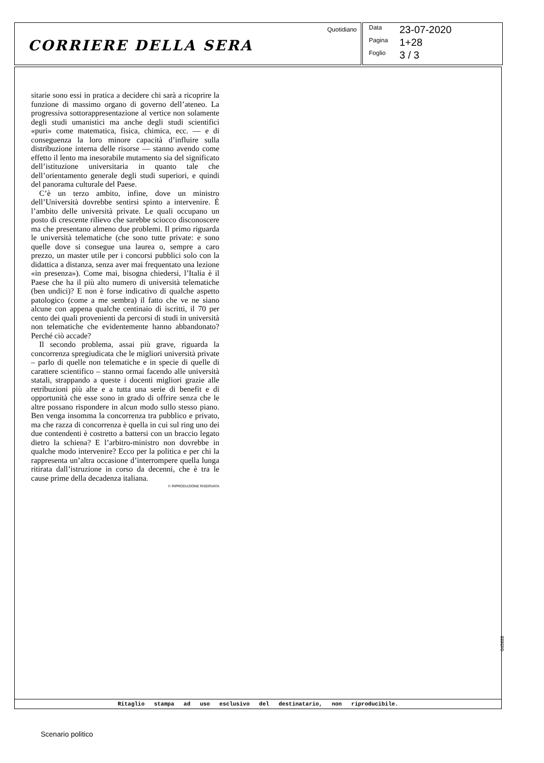CORRIERE DELLA SERA
Quotidiano
Data 23-07-2020
Pagina 1+28
Foglio 3 / 3
sitarie sono essi in pratica a decidere chi sarà a ricoprire la funzione di massimo organo di governo dell’ateneo. La progressiva sottorappresentazione al vertice non solamente degli studi umanistici ma anche degli studi scientifici «puri» come matematica, fisica, chimica, ecc. — e di conseguenza la loro minore capacità d’influire sulla distribuzione interna delle risorse — stanno avendo come effetto il lento ma inesorabile mutamento sia del significato dell’istituzione universitaria in quanto tale che dell’orientamento generale degli studi superiori, e quindi del panorama culturale del Paese.
C’è un terzo ambito, infine, dove un ministro dell’Università dovrebbe sentirsi spinto a intervenire. È l’ambito delle università private. Le quali occupano un posto di crescente rilievo che sarebbe sciocco disconoscere ma che presentano almeno due problemi. Il primo riguarda le università telematiche (che sono tutte private: e sono quelle dove si consegue una laurea o, sempre a caro prezzo, un master utile per i concorsi pubblici solo con la didattica a distanza, senza aver mai frequentato una lezione «in presenza»). Come mai, bisogna chiedersi, l’Italia è il Paese che ha il più alto numero di università telematiche (ben undici)? E non è forse indicativo di qualche aspetto patologico (come a me sembra) il fatto che ve ne siano alcune con appena qualche centinaio di iscritti, il 70 per cento dei quali provenienti da percorsi di studi in università non telematiche che evidentemente hanno abbandonato? Perché ciò accade?
Il secondo problema, assai più grave, riguarda la concorrenza spregiudicata che le migliori università private – parlo di quelle non telematiche e in specie di quelle di carattere scientifico – stanno ormai facendo alle università statali, strappando a queste i docenti migliori grazie alle retribuzioni più alte e a tutta una serie di benefit e di opportunità che esse sono in grado di offrire senza che le altre possano rispondere in alcun modo sullo stesso piano. Ben venga insomma la concorrenza tra pubblico e privato, ma che razza di concorrenza è quella in cui sul ring uno dei due contendenti è costretto a battersi con un braccio legato dietro la schiena? E l’arbitro-ministro non dovrebbe in qualche modo intervenire? Ecco per la politica e per chi la rappresenta un’altra occasione d’interrompere quella lunga ritirata dall’istruzione in corso da decenni, che è tra le cause prime della decadenza italiana.
© RIPRODUZIONE RISERVATA
Ritaglio stampa ad uso esclusivo del destinatario, non riproducibile.
045688
Scenario politico